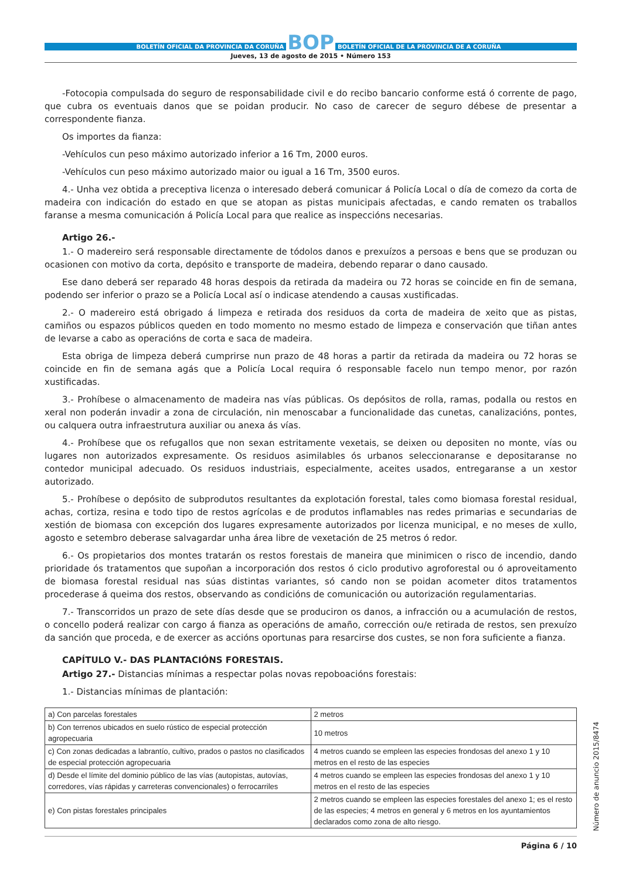BOLETÍN OFICIAL DA PROVINCIA DA CORUÑA
BOP
BOLETÍN OFICIAL DE LA PROVINCIA DE A CORUÑA
Jueves, 13 de agosto de 2015 • Número 153
-Fotocopia compulsada do seguro de responsabilidade civil e do recibo bancario conforme está ó corrente de pago, que cubra os eventuais danos que se poidan producir. No caso de carecer de seguro débese de presentar a correspondente fianza.
Os importes da fianza:
-Vehículos cun peso máximo autorizado inferior a 16 Tm, 2000 euros.
-Vehículos cun peso máximo autorizado maior ou igual a 16 Tm, 3500 euros.
4.- Unha vez obtida a preceptiva licenza o interesado deberá comunicar á Policía Local o día de comezo da corta de madeira con indicación do estado en que se atopan as pistas municipais afectadas, e cando rematen os traballos faranse a mesma comunicación á Policía Local para que realice as inspeccións necesarias.
Artigo 26.-
1.- O madereiro será responsable directamente de tódolos danos e prexuízos a persoas e bens que se produzan ou ocasionen con motivo da corta, depósito e transporte de madeira, debendo reparar o dano causado.
Ese dano deberá ser reparado 48 horas despois da retirada da madeira ou 72 horas se coincide en fin de semana, podendo ser inferior o prazo se a Policía Local así o indicase atendendo a causas xustificadas.
2.- O madereiro está obrigado á limpeza e retirada dos residuos da corta de madeira de xeito que as pistas, camiños ou espazos públicos queden en todo momento no mesmo estado de limpeza e conservación que tiñan antes de levarse a cabo as operacións de corta e saca de madeira.
Esta obriga de limpeza deberá cumprirse nun prazo de 48 horas a partir da retirada da madeira ou 72 horas se coincide en fin de semana agás que a Policía Local requira ó responsable facelo nun tempo menor, por razón xustificadas.
3.- Prohíbese o almacenamento de madeira nas vías públicas. Os depósitos de rolla, ramas, podalla ou restos en xeral non poderán invadir a zona de circulación, nin menoscabar a funcionalidade das cunetas, canalizacións, pontes, ou calquera outra infraestrutura auxiliar ou anexa ás vías.
4.- Prohíbese que os refugallos que non sexan estritamente vexetais, se deixen ou depositen no monte, vías ou lugares non autorizados expresamente. Os residuos asimilables ós urbanos seleccionaranse e depositaranse no contedor municipal adecuado. Os residuos industriais, especialmente, aceites usados, entregaranse a un xestor autorizado.
5.- Prohíbese o depósito de subprodutos resultantes da explotación forestal, tales como biomasa forestal residual, achas, cortiza, resina e todo tipo de restos agrícolas e de produtos inflamables nas redes primarias e secundarias de xestión de biomasa con excepción dos lugares expresamente autorizados por licenza municipal, e no meses de xullo, agosto e setembro deberase salvagardar unha área libre de vexetación de 25 metros ó redor.
6.- Os propietarios dos montes tratarán os restos forestais de maneira que minimicen o risco de incendio, dando prioridade ós tratamentos que supoñan a incorporación dos restos ó ciclo produtivo agroforestal ou ó aproveitamento de biomasa forestal residual nas súas distintas variantes, só cando non se poidan acometer ditos tratamentos procederase á queima dos restos, observando as condicións de comunicación ou autorización regulamentarias.
7.- Transcorridos un prazo de sete días desde que se produciron os danos, a infracción ou a acumulación de restos, o concello poderá realizar con cargo á fianza as operacións de amaño, corrección ou/e retirada de restos, sen prexuízo da sanción que proceda, e de exercer as accións oportunas para resarcirse dos custes, se non fora suficiente a fianza.
CAPÍTULO V.- DAS PLANTACIÓNS FORESTAIS.
Artigo 27.- Distancias mínimas a respectar polas novas repoboacións forestais:
1.- Distancias mínimas de plantación:
| a) Con parcelas forestales | 2 metros |
| b) Con terrenos ubicados en suelo rústico de especial protección agropecuaria | 10 metros |
| c) Con zonas dedicadas a labrantío, cultivo, prados o pastos no clasificados de especial protección agropecuaria | 4 metros cuando se empleen las especies frondosas del anexo 1 y 10 metros en el resto de las especies |
| d) Desde el límite del dominio público de las vías (autopistas, autovías, corredores, vías rápidas y carreteras convencionales) o ferrocarriles | 4 metros cuando se empleen las especies frondosas del anexo 1 y 10 metros en el resto de las especies |
| e) Con pistas forestales principales | 2 metros cuando se empleen las especies forestales del anexo 1; es el resto de las especies; 4 metros en general y 6 metros en los ayuntamientos declarados como zona de alto riesgo. |
Número de anuncio 2015/8474
Página 6 / 10